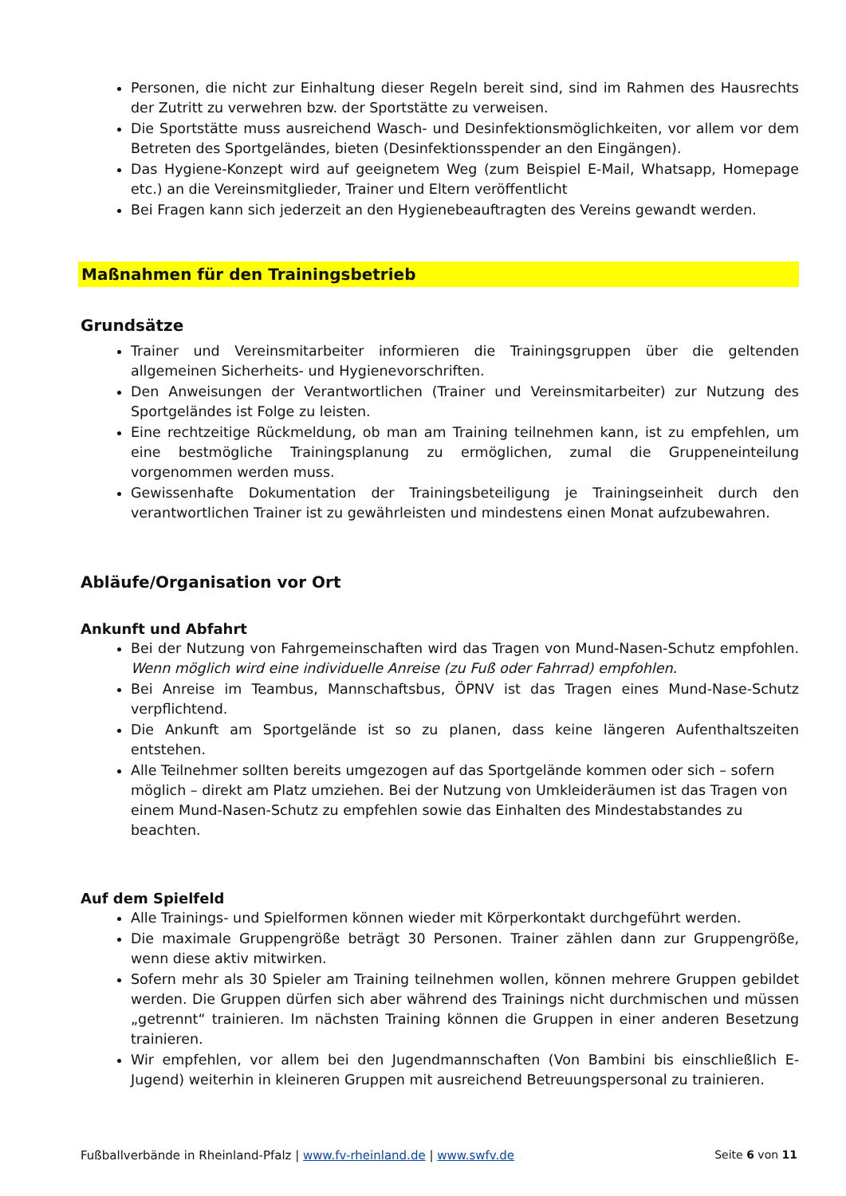Personen, die nicht zur Einhaltung dieser Regeln bereit sind, sind im Rahmen des Hausrechts der Zutritt zu verwehren bzw. der Sportstätte zu verweisen.
Die Sportstätte muss ausreichend Wasch- und Desinfektionsmöglichkeiten, vor allem vor dem Betreten des Sportgeländes, bieten (Desinfektionsspender an den Eingängen).
Das Hygiene-Konzept wird auf geeignetem Weg (zum Beispiel E-Mail, Whatsapp, Homepage etc.) an die Vereinsmitglieder, Trainer und Eltern veröffentlicht
Bei Fragen kann sich jederzeit an den Hygienebeauftragten des Vereins gewandt werden.
Maßnahmen für den Trainingsbetrieb
Grundsätze
Trainer und Vereinsmitarbeiter informieren die Trainingsgruppen über die geltenden allgemeinen Sicherheits- und Hygienevorschriften.
Den Anweisungen der Verantwortlichen (Trainer und Vereinsmitarbeiter) zur Nutzung des Sportgeländes ist Folge zu leisten.
Eine rechtzeitige Rückmeldung, ob man am Training teilnehmen kann, ist zu empfehlen, um eine bestmögliche Trainingsplanung zu ermöglichen, zumal die Gruppeneinteilung vorgenommen werden muss.
Gewissenhafte Dokumentation der Trainingsbeteiligung je Trainingseinheit durch den verantwortlichen Trainer ist zu gewährleisten und mindestens einen Monat aufzubewahren.
Abläufe/Organisation vor Ort
Ankunft und Abfahrt
Bei der Nutzung von Fahrgemeinschaften wird das Tragen von Mund-Nasen-Schutz empfohlen. Wenn möglich wird eine individuelle Anreise (zu Fuß oder Fahrrad) empfohlen.
Bei Anreise im Teambus, Mannschaftsbus, ÖPNV ist das Tragen eines Mund-Nase-Schutz verpflichtend.
Die Ankunft am Sportgelände ist so zu planen, dass keine längeren Aufenthaltszeiten entstehen.
Alle Teilnehmer sollten bereits umgezogen auf das Sportgelände kommen oder sich – sofern möglich – direkt am Platz umziehen. Bei der Nutzung von Umkleideräumen ist das Tragen von einem Mund-Nasen-Schutz zu empfehlen sowie das Einhalten des Mindestabstandes zu beachten.
Auf dem Spielfeld
Alle Trainings- und Spielformen können wieder mit Körperkontakt durchgeführt werden.
Die maximale Gruppengröße beträgt 30 Personen. Trainer zählen dann zur Gruppengröße, wenn diese aktiv mitwirken.
Sofern mehr als 30 Spieler am Training teilnehmen wollen, können mehrere Gruppen gebildet werden. Die Gruppen dürfen sich aber während des Trainings nicht durchmischen und müssen „getrennt“ trainieren. Im nächsten Training können die Gruppen in einer anderen Besetzung trainieren.
Wir empfehlen, vor allem bei den Jugendmannschaften (Von Bambini bis einschließlich E-Jugend) weiterhin in kleineren Gruppen mit ausreichend Betreuungspersonal zu trainieren.
Fußballverbände in Rheinland-Pfalz | www.fv-rheinland.de | www.swfv.de Seite 6 von 11